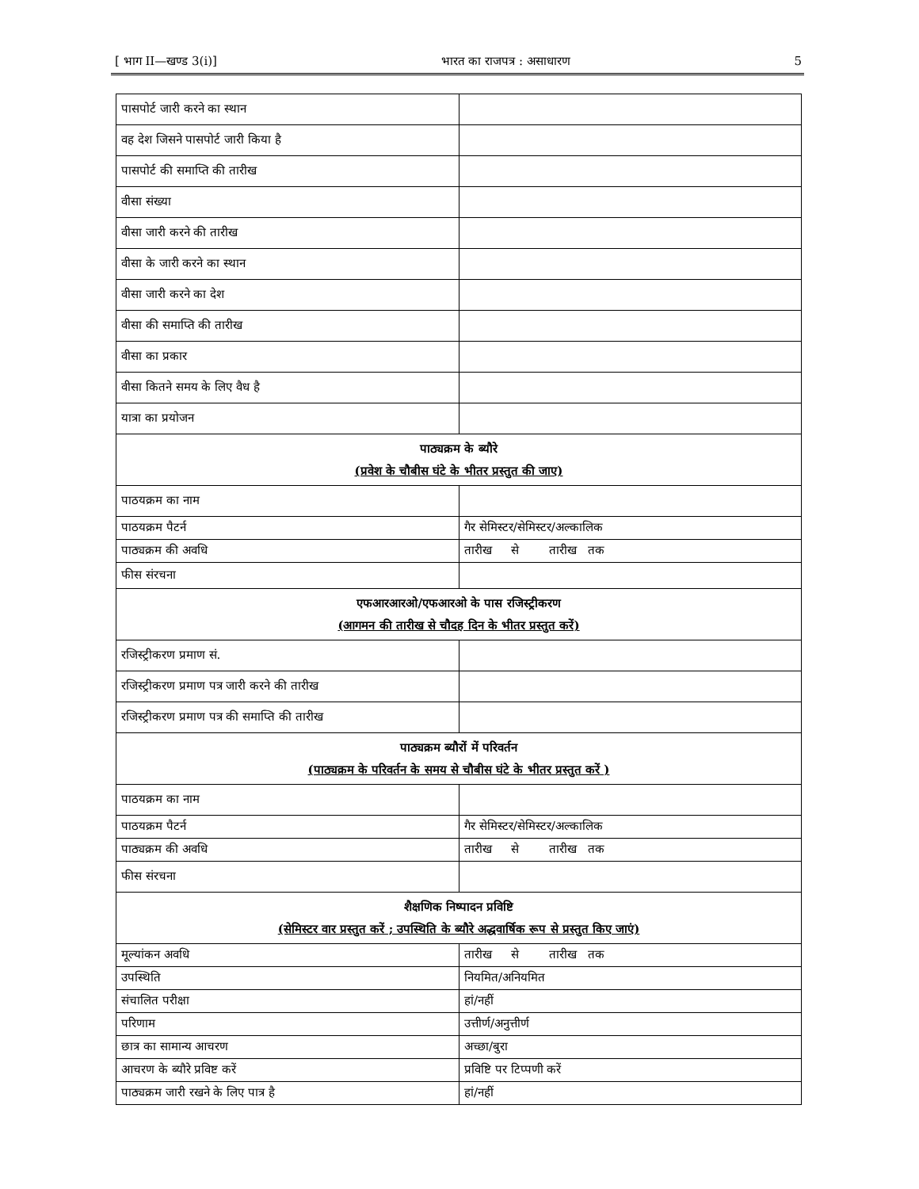[ भाग II—खण्ड 3(i)] भारत का राजपत्र : असाधारण 5
| पासपोर्ट जारी करने का स्थान | |
| वह देश जिसने पासपोर्ट जारी किया है | |
| पासपोर्ट की समाप्ति की तारीख | |
| वीसा संख्या | |
| वीसा जारी करने की तारीख | |
| वीसा के जारी करने का स्थान | |
| वीसा जारी करने का देश | |
| वीसा की समाप्ति की तारीख | |
| वीसा का प्रकार | |
| वीसा कितने समय के लिए वैध है | |
| यात्रा का प्रयोजन | |
| पाठ्यक्रम के ब्यौरे (प्रवेश के चौबीस घंटे के भीतर प्रस्तुत की जाए) | |
| पाठयक्रम का नाम | |
| पाठयक्रम पैटर्न | गैर सेमिस्टर/सेमिस्टर/अल्कालिक |
| पाठ्यक्रम की अवधि | तारीख से तारीख तक |
| फीस संरचना | |
| एफआरआरओ/एफआरओ के पास रजिस्ट्रीकरण (आगमन की तारीख से चौदह दिन के भीतर प्रस्तुत करें) | |
| रजिस्ट्रीकरण प्रमाण सं. | |
| रजिस्ट्रीकरण प्रमाण पत्र जारी करने की तारीख | |
| रजिस्ट्रीकरण प्रमाण पत्र की समाप्ति की तारीख | |
| पाठ्यक्रम ब्यौरों में परिवर्तन (पाठ्यक्रम के परिवर्तन के समय से चौबीस घंटे के भीतर प्रस्तुत करें ) | |
| पाठयक्रम का नाम | |
| पाठयक्रम पैटर्न | गैर सेमिस्टर/सेमिस्टर/अल्कालिक |
| पाठ्यक्रम की अवधि | तारीख से तारीख तक |
| फीस संरचना | |
| शैक्षणिक निष्पादन प्रविष्टि (सेमिस्टर वार प्रस्तुत करें ; उपस्थिति के ब्यौरे अद्धवार्षिक रूप से प्रस्तुत किए जाएं) | |
| मूल्यांकन अवधि | तारीख से तारीख तक |
| उपस्थिति | नियमित/अनियमित |
| संचालित परीक्षा | हां/नहीं |
| परिणाम | उत्तीर्ण/अनुत्तीर्ण |
| छात्र का सामान्य आचरण | अच्छा/बुरा |
| आचरण के ब्यौरे प्रविष्ट करें | प्रविष्टि पर टिप्पणी करें |
| पाठ्यक्रम जारी रखने के लिए पात्र है | हां/नहीं |